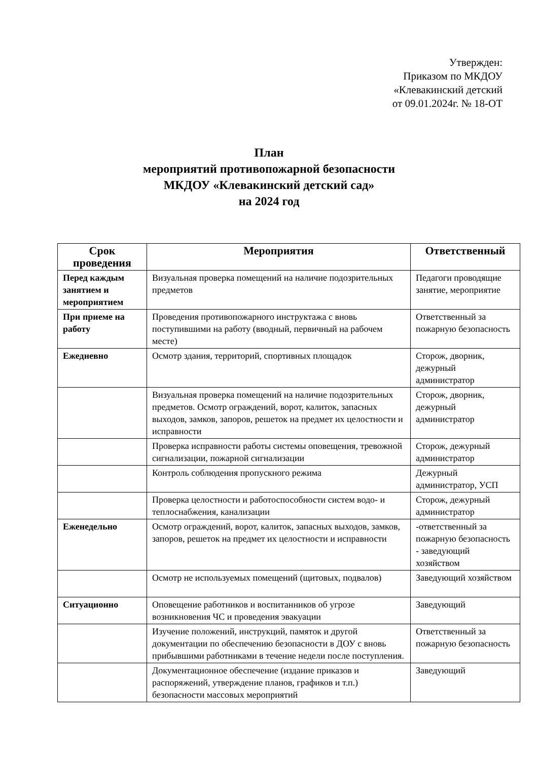Утвержден:
Приказом по МКДОУ
«Клевакинский детский
от 09.01.2024г. № 18-ОТ
План
мероприятий противопожарной безопасности
МКДОУ «Клевакинский детский сад»
на 2024 год
| Срок проведения | Мероприятия | Ответственный |
| --- | --- | --- |
| Перед каждым занятием и мероприятием | Визуальная проверка помещений на наличие подозрительных предметов | Педагоги проводящие занятие, мероприятие |
| При приеме на работу | Проведения противопожарного инструктажа с вновь поступившими на работу (вводный, первичный на рабочем месте) | Ответственный за пожарную безопасность |
| Ежедневно | Осмотр здания, территорий, спортивных площадок | Сторож, дворник, дежурный администратор |
| | Визуальная проверка помещений на наличие подозрительных предметов. Осмотр ограждений, ворот, калиток, запасных выходов, замков, запоров, решеток на предмет их целостности и исправности | Сторож, дворник, дежурный администратор |
| | Проверка исправности работы системы оповещения, тревожной сигнализации, пожарной сигнализации | Сторож, дежурный администратор |
| | Контроль соблюдения пропускного режима | Дежурный администратор, УСП |
| | Проверка целостности и работоспособности систем водо- и теплоснабжения, канализации | Сторож, дежурный администратор |
| Еженедельно | Осмотр ограждений, ворот, калиток, запасных выходов, замков, запоров, решеток на предмет их целостности и исправности | -ответственный за пожарную безопасность - заведующий хозяйством |
| | Осмотр не используемых помещений (щитовых, подвалов) | Заведующий хозяйством |
| Ситуационно | Оповещение работников и воспитанников об угрозе возникновения ЧС и проведения эвакуации | Заведующий |
| | Изучение положений, инструкций, памяток и другой документации по обеспечению безопасности в ДОУ с вновь прибывшими работниками в течение недели после поступления. | Ответственный за пожарную безопасность |
| | Документационное обеспечение (издание приказов и распоряжений, утверждение планов, графиков и т.п.) безопасности массовых мероприятий | Заведующий |